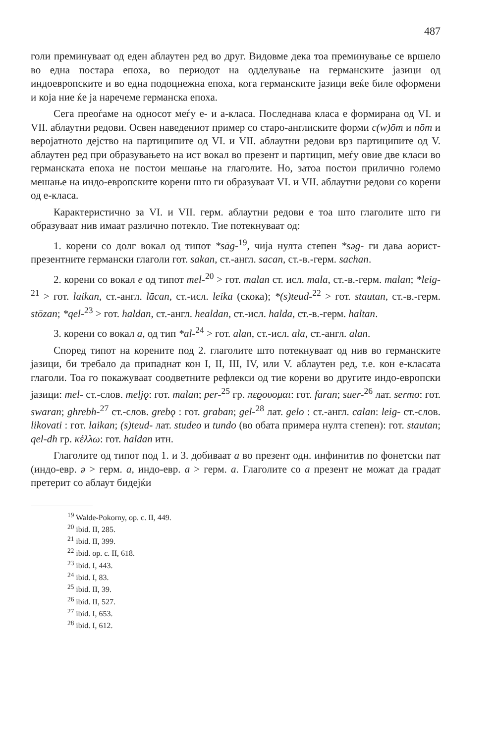487
голи преминуваат од еден аблаутен ред во друг. Видовме дека тоа преминување се вршело во една постара епоха, во периодот на одделување на германските јазици од индоевропските и во една подоцнежна епоха, кога германските јазици веќе биле оформени и која ние ќе ја наречеме германска епоха.
Сега преоѓаме на односот меѓу е- и а-класа. Последнава класа е формирана од VI. и VII. аблаутни редови. Освен наведениот пример со старо-англиските форми c(w)ōm и nōm и веројатното дејство на партиципите од VI. и VII. аблаутни редови врз партиципите од V. аблаутен ред при образувањето на ист вокал во презент и партицип, меѓу овие две класи во германската епоха не постои мешање на глаголите. Но, затоа постои прилично големо мешање на индо-европските корени што ги образуваат VI. и VII. аблаутни редови со корени од е-класа.
Карактеристично за VI. и VII. герм. аблаутни редови е тоа што глаголите што ги образуваат нив имаат различно потекло. Тие потекнуваат од:
1. корени со долг вокал од типот *sāg-<sup>19</sup>, чија нулта степен *səg- ги дава аорист-презентните германски глаголи гот. sakan, ст.-англ. sacan, ст.-в.-герм. sachan.
2. корени со вокал e од типот mel-<sup>20</sup> > гот. malan ст. исл. mala, ст.-в.-герм. malan; *leig-<sup>21</sup> > гот. laikan, ст.-англ. lācan, ст.-исл. leika (скока); *(s)teud-<sup>22</sup> > гот. stautan, ст.-в.-герм. stōzan; *qel-<sup>23</sup> > гот. haldan, ст.-англ. healdan, ст.-исл. halda, ст.-в.-герм. haltan.
3. корени со вокал a, од тип *al-<sup>24</sup> > гот. alan, ст.-исл. ala, ст.-англ. alan.
Според типот на корените под 2. глаголите што потекнуваат од нив во германските јазици, би требало да припаднат кон I, II, III, IV, или V. аблаутен ред, т.е. кон е-класата глаголи. Тоа го покажуваат соодветните рефлекси од тие корени во другите индо-европски јазици: mel- ст.-слов. meljǫ: гот. malan; per-<sup>25</sup> гр. πεϱουομαι: гот. faran; suer-<sup>26</sup> лат. sermo: гот. swaran; ghrebh-<sup>27</sup> ст.-слов. grebǫ : гот. graban; gel-<sup>28</sup> лат. gelo : ст.-англ. calan: leig- ст.-слов. likovati : гот. laikan; (s)teud- лат. studeo и tundo (во обата примера нулта степен): гот. stautan; qel-dh гр. κέλλω: гот. haldan итн.
Глаголите од типот под 1. и 3. добиваат a во презент одн. инфинитив по фонетски пат (индо-евр. ə > герм. a, индо-евр. a > герм. a. Глаголите со a презент не можат да градат претерит со аблаут бидејќи
<sup>19</sup> Walde-Pokorny, op. c. II, 449.
<sup>20</sup> ibid. II, 285.
<sup>21</sup> ibid. II, 399.
<sup>22</sup> ibid. op. c. II, 618.
<sup>23</sup> ibid. I, 443.
<sup>24</sup> ibid. I, 83.
<sup>25</sup> ibid. II, 39.
<sup>26</sup> ibid. II, 527.
<sup>27</sup> ibid. I, 653.
<sup>28</sup> ibid. I, 612.